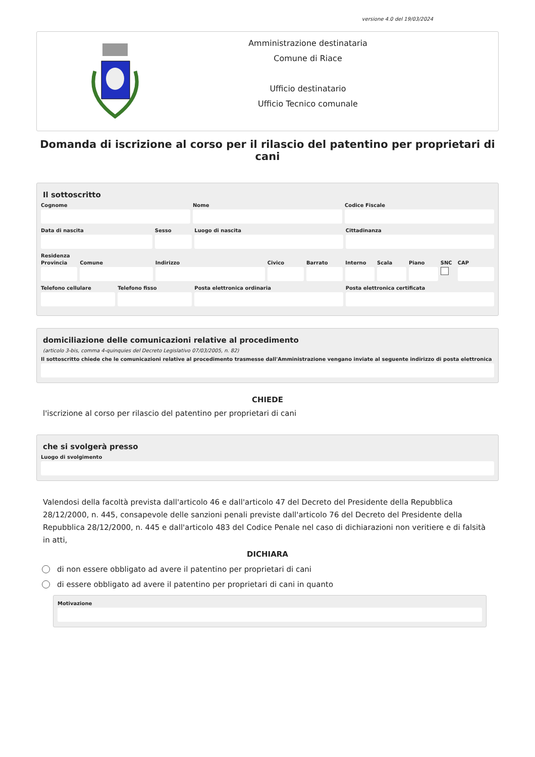versione 4.0 del 19/03/2024
Amministrazione destinataria
Comune di Riace
Ufficio destinatario
Ufficio Tecnico comunale
Domanda di iscrizione al corso per il rilascio del patentino per proprietari di cani
Il sottoscritto
Cognome Nome Codice Fiscale
Data di nascita Sesso Luogo di nascita Cittadinanza
Residenza
Provincia Comune Indirizzo Civico Barrato Interno Scala Piano SNC CAP
Telefono cellulare Telefono fisso Posta elettronica ordinaria Posta elettronica certificata
domiciliazione delle comunicazioni relative al procedimento
(articolo 3-bis, comma 4-quinquies del Decreto Legislativo 07/03/2005, n. 82)
Il sottoscritto chiede che le comunicazioni relative al procedimento trasmesse dall'Amministrazione vengano inviate al seguente indirizzo di posta elettronica
CHIEDE
l'iscrizione al corso per rilascio del patentino per proprietari di cani
che si svolgerà presso
Luogo di svolgimento
Valendosi della facoltà prevista dall'articolo 46 e dall'articolo 47 del Decreto del Presidente della Repubblica 28/12/2000, n. 445, consapevole delle sanzioni penali previste dall'articolo 76 del Decreto del Presidente della Repubblica 28/12/2000, n. 445 e dall'articolo 483 del Codice Penale nel caso di dichiarazioni non veritiere e di falsità in atti,
DICHIARA
di non essere obbligato ad avere il patentino per proprietari di cani
di essere obbligato ad avere il patentino per proprietari di cani in quanto
Motivazione